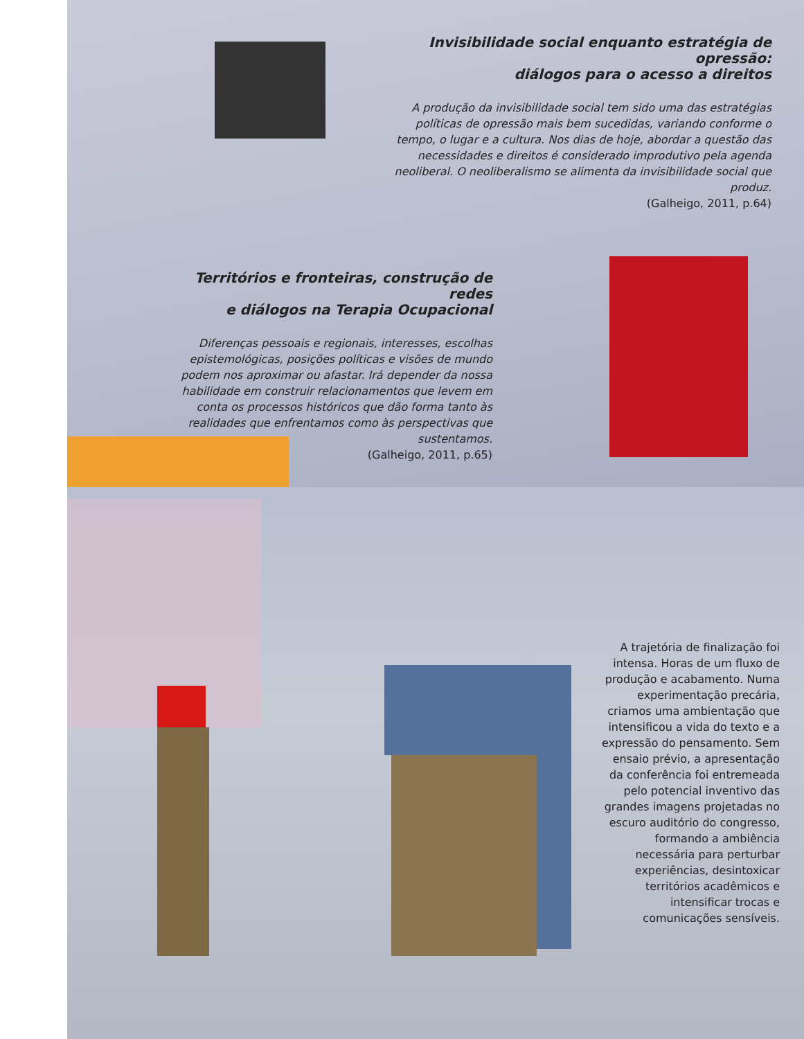Invisibilidade social enquanto estratégia de opressão:
diálogos para o acesso a direitos
A produção da invisibilidade social tem sido uma das estratégias políticas de opressão mais bem sucedidas, variando conforme o tempo, o lugar e a cultura. Nos dias de hoje, abordar a questão das necessidades e direitos é considerado improdutivo pela agenda neoliberal. O neoliberalismo se alimenta da invisibilidade social que produz.
(Galheigo, 2011, p.64)
Territórios e fronteiras, construção de redes
e diálogos na Terapia Ocupacional
Diferenças pessoais e regionais, interesses, escolhas epistemológicas, posições políticas e visões de mundo podem nos aproximar ou afastar. Irá depender da nossa habilidade em construir relacionamentos que levem em conta os processos históricos que dão forma tanto às realidades que enfrentamos como às perspectivas que sustentamos.
(Galheigo, 2011, p.65)
A trajetória de finalização foi intensa. Horas de um fluxo de produção e acabamento. Numa experimentação precária, criamos uma ambientação que intensificou a vida do texto e a expressão do pensamento. Sem ensaio prévio, a apresentação da conferência foi entremeada pelo potencial inventivo das grandes imagens projetadas no escuro auditório do congresso, formando a ambiência necessária para perturbar experiências, desintoxicar territórios acadêmicos e intensificar trocas e comunicações sensíveis.